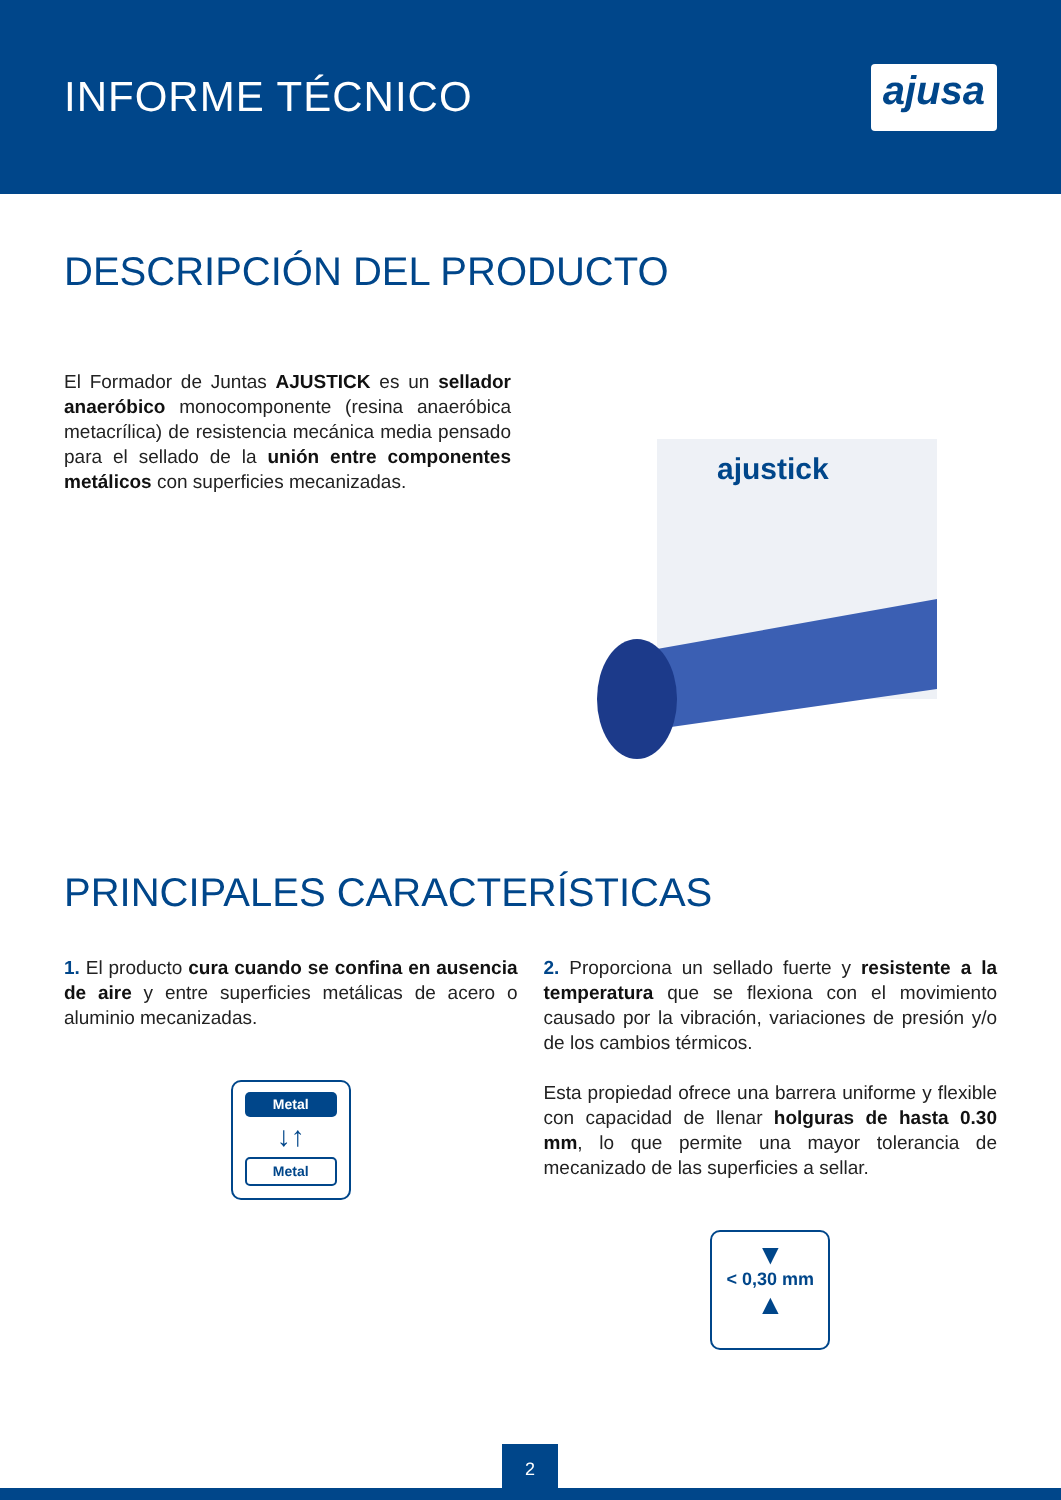INFORME TÉCNICO
ajusa
DESCRIPCIÓN DEL PRODUCTO
El Formador de Juntas AJUSTICK es un sellador anaeróbico monocomponente (resina anaeróbica metacrílica) de resistencia mecánica media pensado para el sellado de la unión entre componentes metálicos con superficies mecanizadas.
ajustick
PRINCIPALES CARACTERÍSTICAS
1. El producto cura cuando se confina en ausencia de aire y entre superficies metálicas de acero o aluminio mecanizadas.
Metal
↓↑
Metal
2. Proporciona un sellado fuerte y resistente a la temperatura que se flexiona con el movimiento causado por la vibración, variaciones de presión y/o de los cambios térmicos.
Esta propiedad ofrece una barrera uniforme y flexible con capacidad de llenar holguras de hasta 0.30 mm, lo que permite una mayor tolerancia de mecanizado de las superficies a sellar.
▼
< 0,30 mm
▲
2